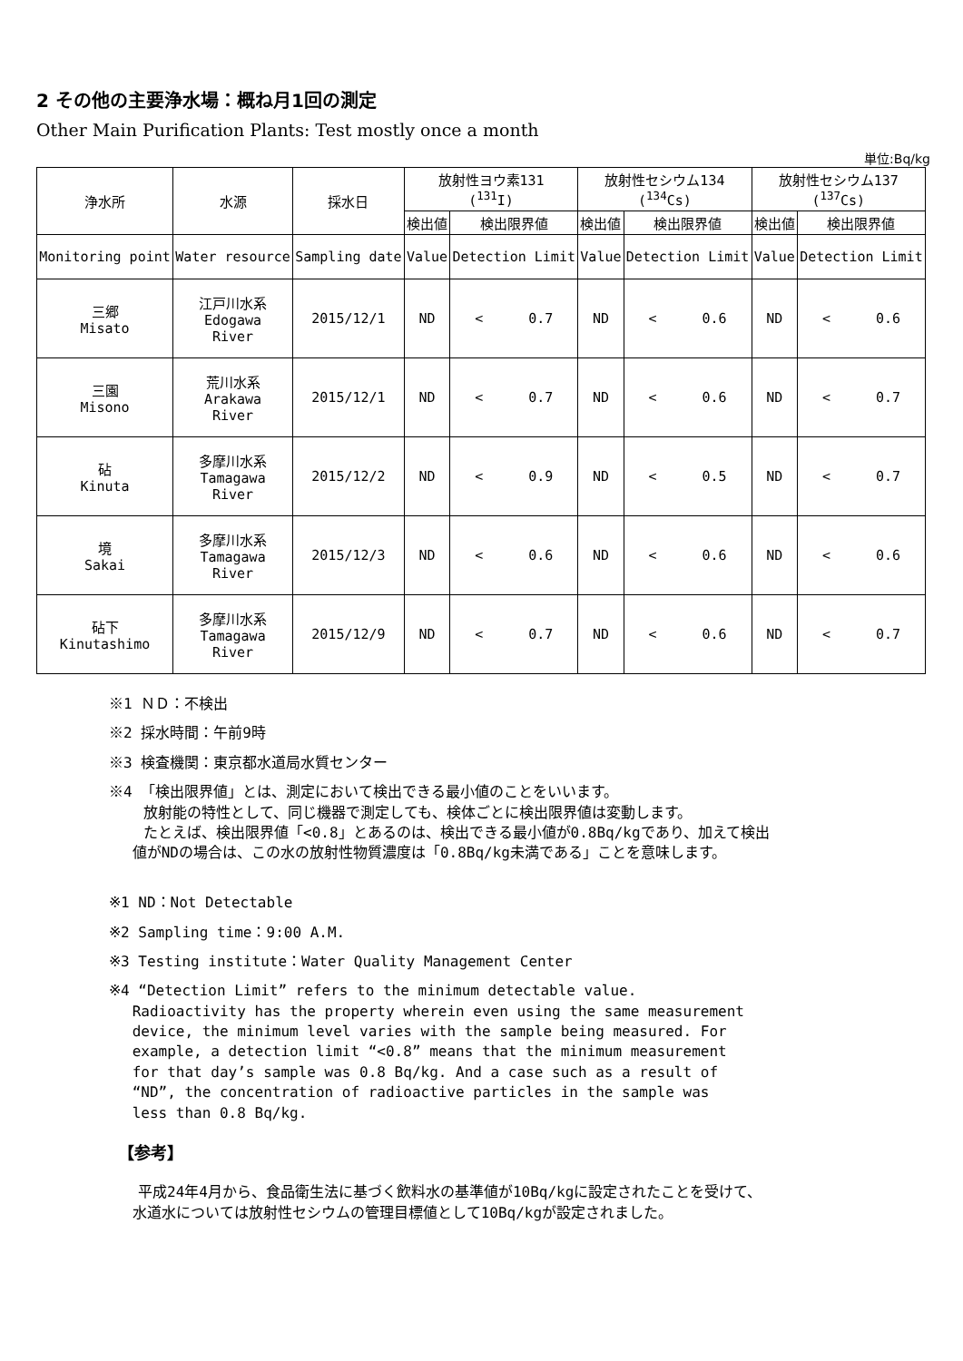2 その他の主要浄水場：概ね月1回の測定
Other Main Purification Plants: Test mostly once a month
単位:Bq/kg
| 浄水所 | 水源 | 採水日 | 放射性ヨウ素131 (<sup>131</sup>I) | | 放射性セシウム134 (<sup>134</sup>Cs) | | 放射性セシウム137 (<sup>137</sup>Cs) | |
| --- | --- | --- | --- | --- | --- | --- | --- | --- |
| | | | 検出値 | 検出限界値 | 検出値 | 検出限界値 | 検出値 | 検出限界値 |
| Monitoring point | Water resource | Sampling date | Value | Detection Limit | Value | Detection Limit | Value | Detection Limit |
| 三郷 Misato | 江戸川水系 Edogawa River | 2015/12/1 | ND | < 0.7 | ND | < 0.6 | ND | < 0.6 |
| 三園 Misono | 荒川水系 Arakawa River | 2015/12/1 | ND | < 0.7 | ND | < 0.6 | ND | < 0.7 |
| 砧 Kinuta | 多摩川水系 Tamagawa River | 2015/12/2 | ND | < 0.9 | ND | < 0.5 | ND | < 0.7 |
| 境 Sakai | 多摩川水系 Tamagawa River | 2015/12/3 | ND | < 0.6 | ND | < 0.6 | ND | < 0.6 |
| 砧下 Kinutashimo | 多摩川水系 Tamagawa River | 2015/12/9 | ND | < 0.7 | ND | < 0.6 | ND | < 0.7 |
※1 ＮＤ：不検出
※2 採水時間：午前9時
※3 検査機関：東京都水道局水質センター
※4 「検出限界値」とは、測定において検出できる最小値のことをいいます。
放射能の特性として、同じ機器で測定しても、検体ごとに検出限界値は変動します。
たとえば、検出限界値「<0.8」とあるのは、検出できる最小値が0.8Bq/kgであり、加えて検出
　 値がNDの場合は、この水の放射性物質濃度は「0.8Bq/kg未満である」ことを意味します。
※1 ND：Not Detectable
※2 Sampling time：9:00 A.M.
※3 Testing institute：Water Quality Management Center
※4 “Detection Limit” refers to the minimum detectable value.
　 Radioactivity has the property wherein even using the same measurement
　 device, the minimum level varies with the sample being measured. For
　 example, a detection limit “<0.8” means that the minimum measurement
　 for that day’s sample was 0.8 Bq/kg. And a case such as a result of
　 “ND”, the concentration of radioactive particles in the sample was
　 less than 0.8 Bq/kg.
【参考】
　　平成24年4月から、食品衛生法に基づく飲料水の基準値が10Bq/kgに設定されたことを受けて、
　 水道水については放射性セシウムの管理目標値として10Bq/kgが設定されました。